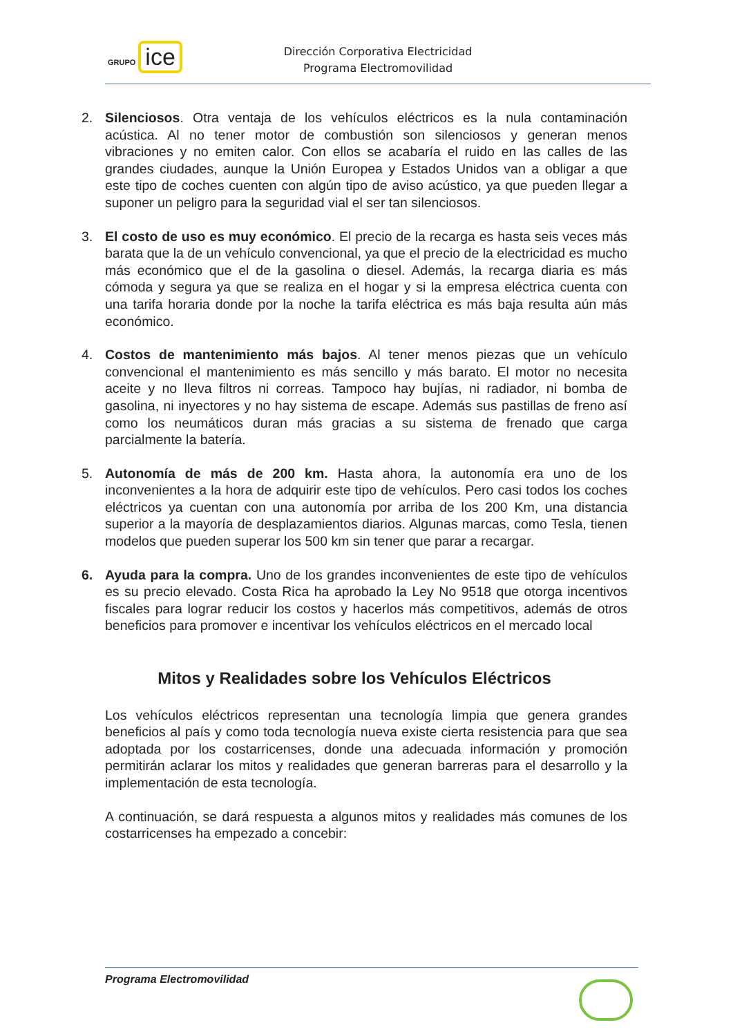GRUPO ice
Dirección Corporativa Electricidad
Programa Electromovilidad
2. Silenciosos. Otra ventaja de los vehículos eléctricos es la nula contaminación acústica. Al no tener motor de combustión son silenciosos y generan menos vibraciones y no emiten calor. Con ellos se acabaría el ruido en las calles de las grandes ciudades, aunque la Unión Europea y Estados Unidos van a obligar a que este tipo de coches cuenten con algún tipo de aviso acústico, ya que pueden llegar a suponer un peligro para la seguridad vial el ser tan silenciosos.
3. El costo de uso es muy económico. El precio de la recarga es hasta seis veces más barata que la de un vehículo convencional, ya que el precio de la electricidad es mucho más económico que el de la gasolina o diesel. Además, la recarga diaria es más cómoda y segura ya que se realiza en el hogar y si la empresa eléctrica cuenta con una tarifa horaria donde por la noche la tarifa eléctrica es más baja resulta aún más económico.
4. Costos de mantenimiento más bajos. Al tener menos piezas que un vehículo convencional el mantenimiento es más sencillo y más barato. El motor no necesita aceite y no lleva filtros ni correas. Tampoco hay bujías, ni radiador, ni bomba de gasolina, ni inyectores y no hay sistema de escape. Además sus pastillas de freno así como los neumáticos duran más gracias a su sistema de frenado que carga parcialmente la batería.
5. Autonomía de más de 200 km. Hasta ahora, la autonomía era uno de los inconvenientes a la hora de adquirir este tipo de vehículos. Pero casi todos los coches eléctricos ya cuentan con una autonomía por arriba de los 200 Km, una distancia superior a la mayoría de desplazamientos diarios. Algunas marcas, como Tesla, tienen modelos que pueden superar los 500 km sin tener que parar a recargar.
6. Ayuda para la compra. Uno de los grandes inconvenientes de este tipo de vehículos es su precio elevado. Costa Rica ha aprobado la Ley No 9518 que otorga incentivos fiscales para lograr reducir los costos y hacerlos más competitivos, además de otros beneficios para promover e incentivar los vehículos eléctricos en el mercado local
Mitos y Realidades sobre los Vehículos Eléctricos
Los vehículos eléctricos representan una tecnología limpia que genera grandes beneficios al país y como toda tecnología nueva existe cierta resistencia para que sea adoptada por los costarricenses, donde una adecuada información y promoción permitirán aclarar los mitos y realidades que generan barreras para el desarrollo y la implementación de esta tecnología.
A continuación, se dará respuesta a algunos mitos y realidades más comunes de los costarricenses ha empezado a concebir:
Programa Electromovilidad